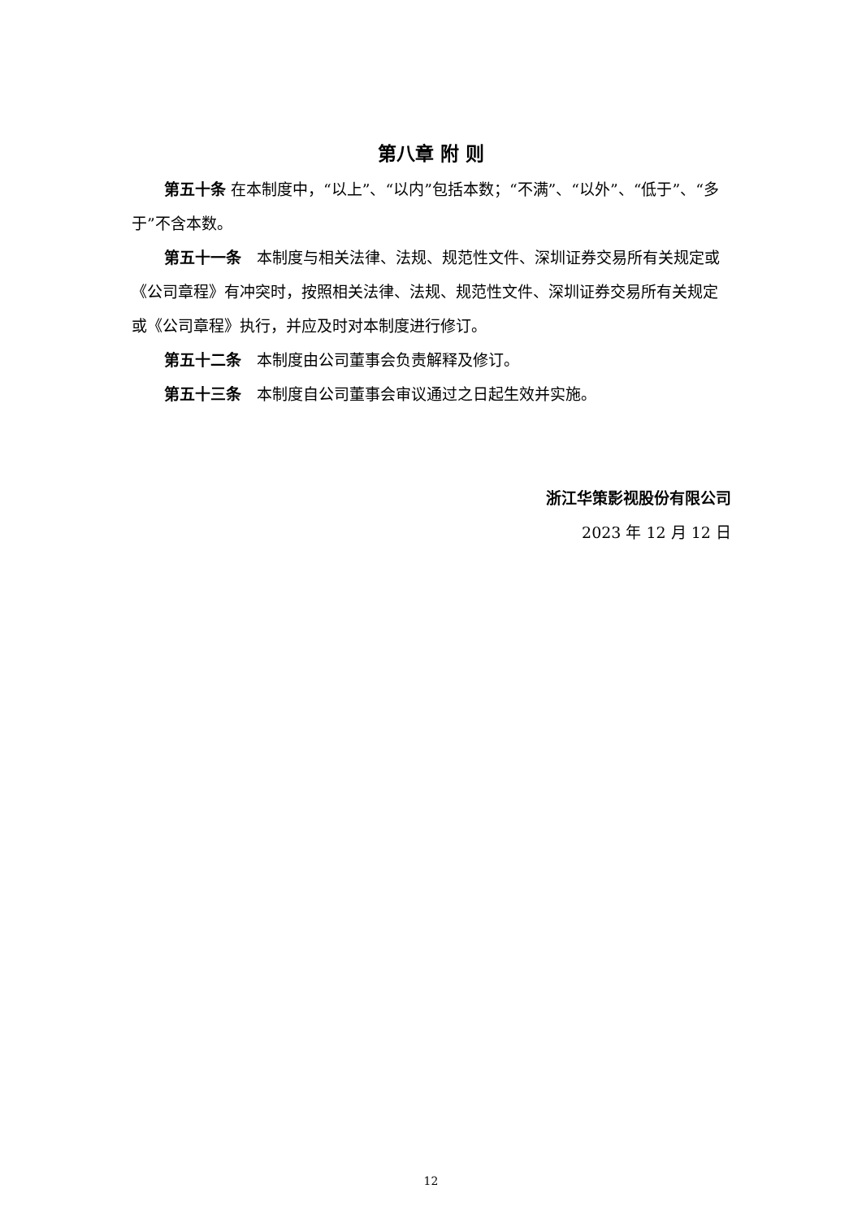第八章 附 则
第五十条 在本制度中，“以上”、“以内”包括本数；“不满”、“以外”、“低于”、“多于”不含本数。
第五十一条　本制度与相关法律、法规、规范性文件、深圳证券交易所有关规定或《公司章程》有冲突时，按照相关法律、法规、规范性文件、深圳证券交易所有关规定或《公司章程》执行，并应及时对本制度进行修订。
第五十二条　本制度由公司董事会负责解释及修订。
第五十三条　本制度自公司董事会审议通过之日起生效并实施。
浙江华策影视股份有限公司
2023 年 12 月 12 日
12